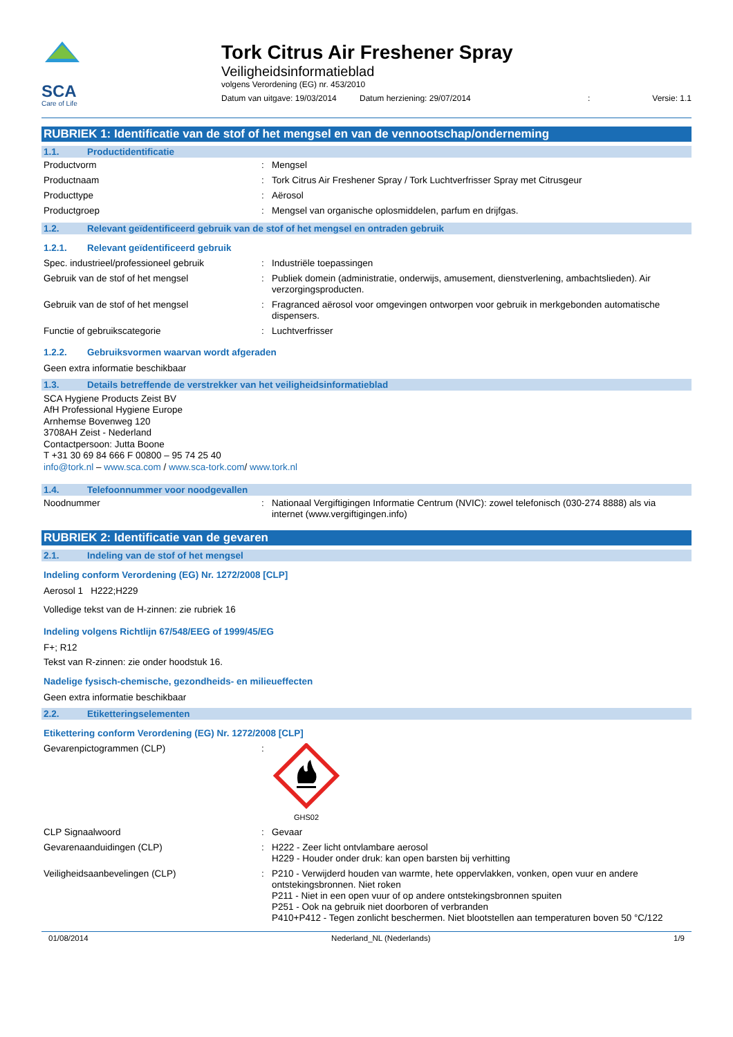SCA
Care of Life
Tork Citrus Air Freshener Spray
Veiligheidsinformatieblad
volgens Verordening (EG) nr. 453/2010
Datum van uitgave: 19/03/2014 Datum herziening: 29/07/2014: Versie: 1.1
RUBRIEK 1: Identificatie van de stof of het mengsel en van de vennootschap/onderneming
1.1. Productidentificatie
Productvorm : Mengsel
Productnaam : Tork Citrus Air Freshener Spray / Tork Luchtverfrisser Spray met Citrusgeur
Producttype : Aërosol
Productgroep : Mengsel van organische oplosmiddelen, parfum en drijfgas.
1.2. Relevant geïdentificeerd gebruik van de stof of het mengsel en ontraden gebruik
1.2.1. Relevant geïdentificeerd gebruik
Spec. industrieel/professioneel gebruik
: Industriële toepassingen
Gebruik van de stof of het mengsel : Publiek domein (administratie, onderwijs, amusement, dienstverlening, ambachtslieden). Air verzorgingsproducten.
Gebruik van de stof of het mengsel : Fragranced aërosol voor omgevingen ontworpen voor gebruik in merkgebonden automatische dispensers.
Functie of gebruikscategorie : Luchtverfrisser
1.2.2. Gebruiksvormen waarvan wordt afgeraden
Geen extra informatie beschikbaar
1.3. Details betreffende de verstrekker van het veiligheidsinformatieblad
SCA Hygiene Products Zeist BV
AfH Professional Hygiene Europe
Arnhemse Bovenweg 120
3708AH Zeist - Nederland
Contactpersoon: Jutta Boone
T +31 30 69 84 666 F 00800 – 95 74 25 40
info@tork.nl – www.sca.com / www.sca-tork.com/ www.tork.nl
1.4. Telefoonnummer voor noodgevallen
Noodnummer : Nationaal Vergiftigingen Informatie Centrum (NVIC): zowel telefonisch (030-274 8888) als via internet (www.vergiftigingen.info)
RUBRIEK 2: Identificatie van de gevaren
2.1. Indeling van de stof of het mengsel
Indeling conform Verordening (EG) Nr. 1272/2008 [CLP]
Aerosol 1 H222;H229
Volledige tekst van de H-zinnen: zie rubriek 16
Indeling volgens Richtlijn 67/548/EEG of 1999/45/EG
F+; R12
Tekst van R-zinnen: zie onder hoodstuk 16.
Nadelige fysisch-chemische, gezondheids- en milieueffecten
Geen extra informatie beschikbaar
2.2. Etiketteringselementen
Etikettering conform Verordening (EG) Nr. 1272/2008 [CLP]
Gevarenpictogrammen (CLP) :
GHS02
CLP Signaalwoord : Gevaar
Gevarenaanduidingen (CLP) : H222 - Zeer licht ontvlambare aerosol
H229 - Houder onder druk: kan open barsten bij verhitting
Veiligheidsaanbevelingen (CLP) : P210 - Verwijderd houden van warmte, hete oppervlakken, vonken, open vuur en andere ontstekingsbronnen. Niet roken
P211 - Niet in een open vuur of op andere ontstekingsbronnen spuiten
P251 - Ook na gebruik niet doorboren of verbranden
P410+P412 - Tegen zonlicht beschermen. Niet blootstellen aan temperaturen boven 50 °C/122
01/08/2014 Nederland_NL (Nederlands) 1/9